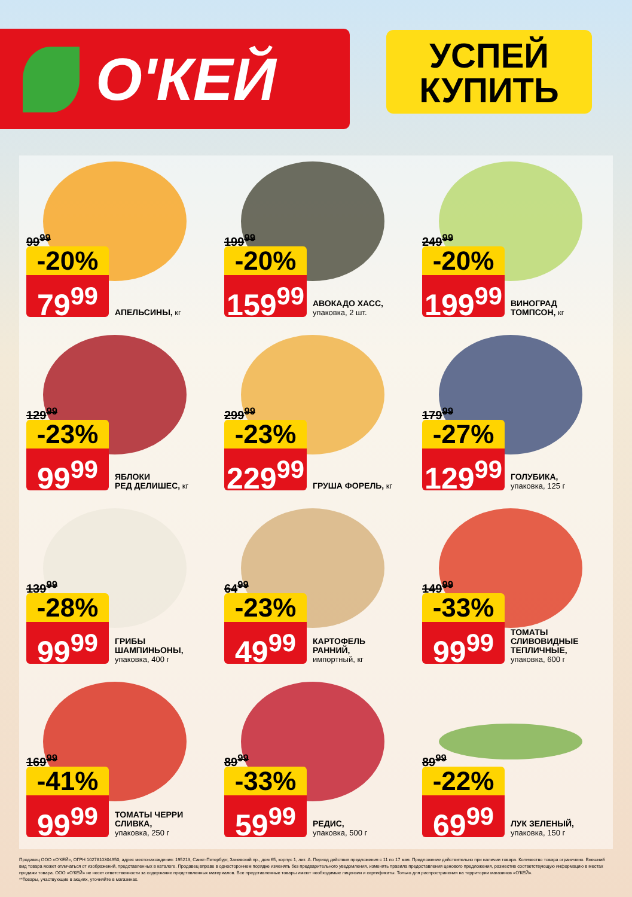О'КЕЙ
УСПЕЙ
КУПИТЬ
99<sup>99</sup>
-20%
79<sup>99</sup>
АПЕЛЬСИНЫ, кг
199<sup>99</sup>
-20%
159<sup>99</sup>
АВОКАДО ХАСС,
упаковка, 2 шт.
249<sup>99</sup>
-20%
199<sup>99</sup>
ВИНОГРАД
ТОМПСОН, кг
129<sup>99</sup>
-23%
99<sup>99</sup>
ЯБЛОКИ
РЕД ДЕЛИШЕС, кг
299<sup>99</sup>
-23%
229<sup>99</sup>
ГРУША ФОРЕЛЬ, кг
179<sup>99</sup>
-27%
129<sup>99</sup>
ГОЛУБИКА,
упаковка, 125 г
139<sup>99</sup>
-28%
99<sup>99</sup>
ГРИБЫ
ШАМПИНЬОНЫ,
упаковка, 400 г
64<sup>99</sup>
-23%
49<sup>99</sup>
КАРТОФЕЛЬ
РАННИЙ,
импортный, кг
149<sup>99</sup>
-33%
99<sup>99</sup>
ТОМАТЫ
СЛИВОВИДНЫЕ
ТЕПЛИЧНЫЕ,
упаковка, 600 г
169<sup>99</sup>
-41%
99<sup>99</sup>
ТОМАТЫ ЧЕРРИ
СЛИВКА,
упаковка, 250 г
89<sup>99</sup>
-33%
59<sup>99</sup>
РЕДИС,
упаковка, 500 г
89<sup>99</sup>
-22%
69<sup>99</sup>
ЛУК ЗЕЛЕНЫЙ,
упаковка, 150 г
Продавец ООО «О'КЕЙ», ОГРН 1027810304950, адрес местонахождения: 195213, Санкт-Петербург, Заневский пр., дом 65, корпус 1, лит. А. Период действия предложения с 11 по 17 мая. Предложение действительно при наличии товара. Количество товара ограничено. Внешний вид товара может отличаться от изображений, представленных в каталоге. Продавец вправе в одностороннем порядке изменять без предварительного уведомления, изменять правила предоставления ценового предложения, разместив соответствующую информацию в местах продажи товара. ООО «О'КЕЙ» не несет ответственности за содержание представленных материалов. Все представленные товары имеют необходимые лицензии и сертификаты. Только для распространения на территории магазинов «О'КЕЙ».
**Товары, участвующие в акциях, уточняйте в магазинах.